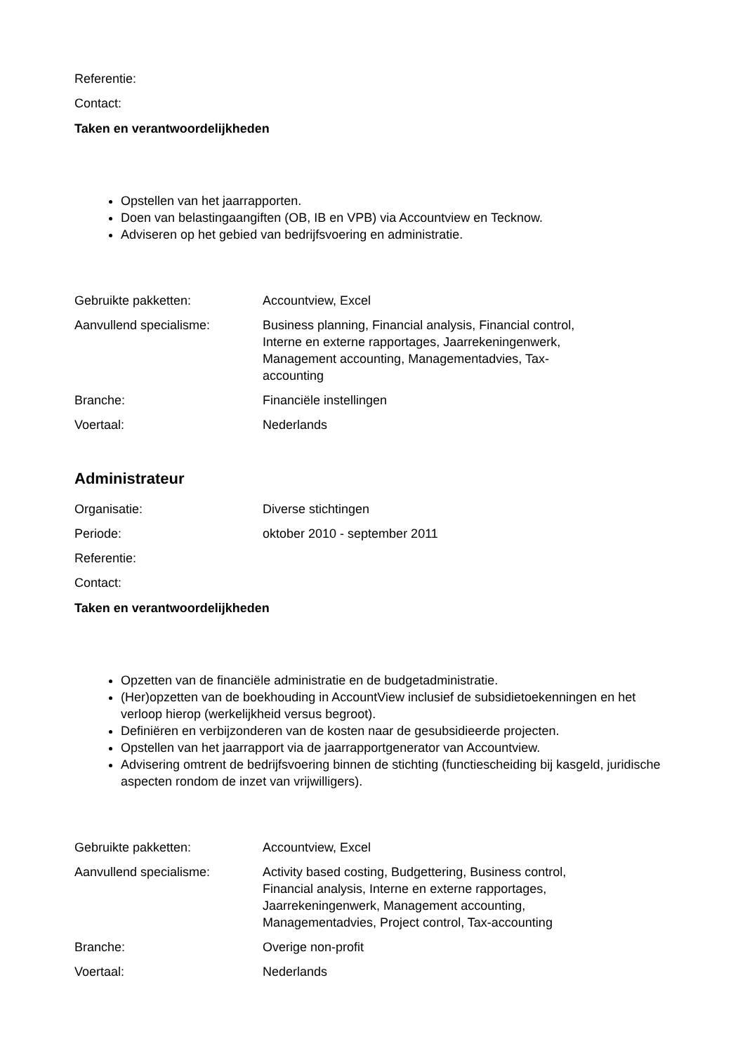Referentie:
Contact:
Taken en verantwoordelijkheden
Opstellen van het jaarrapporten.
Doen van belastingaangiften (OB, IB en VPB) via Accountview en Tecknow.
Adviseren op het gebied van bedrijfsvoering en administratie.
Gebruikte pakketten: Accountview, Excel
Aanvullend specialisme: Business planning, Financial analysis, Financial control, Interne en externe rapportages, Jaarrekeningenwerk, Management accounting, Managementadvies, Tax-accounting
Branche: Financiële instellingen
Voertaal: Nederlands
Administrateur
Organisatie: Diverse stichtingen
Periode: oktober 2010 - september 2011
Referentie:
Contact:
Taken en verantwoordelijkheden
Opzetten van de financiële administratie en de budgetadministratie.
(Her)opzetten van de boekhouding in AccountView inclusief de subsidietoekenningen en het verloop hierop (werkelijkheid versus begroot).
Definiëren en verbijzonderen van de kosten naar de gesubsidieerde projecten.
Opstellen van het jaarrapport via de jaarrapportgenerator van Accountview.
Advisering omtrent de bedrijfsvoering binnen de stichting (functiescheiding bij kasgeld, juridische aspecten rondom de inzet van vrijwilligers).
Gebruikte pakketten: Accountview, Excel
Aanvullend specialisme: Activity based costing, Budgettering, Business control, Financial analysis, Interne en externe rapportages, Jaarrekeningenwerk, Management accounting, Managementadvies, Project control, Tax-accounting
Branche: Overige non-profit
Voertaal: Nederlands